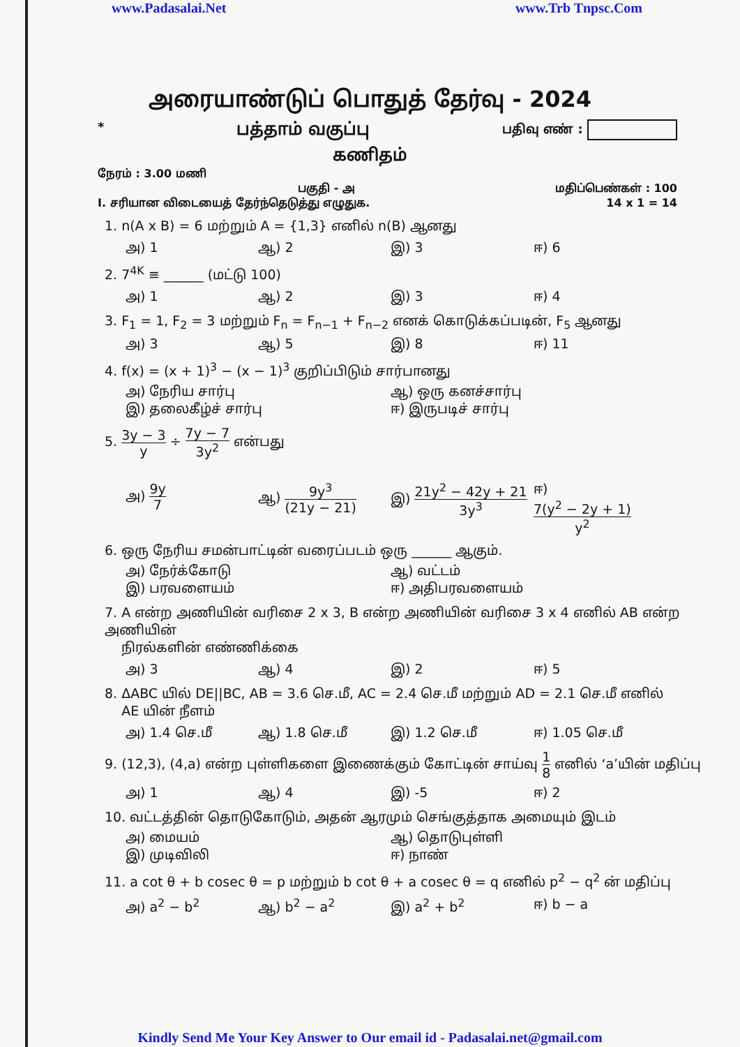www.Padasalai.Net www.Trb Tnpsc.Com
அரையாண்டுப் பொதுத் தேர்வு - 2024
* பத்தாம் வகுப்பு பதிவு எண் :
கணிதம்
நேரம் : 3.00 மணி
பகுதி - அ மதிப்பெண்கள் : 100
I. சரியான விடையைத் தேர்ந்தெடுத்து எழுதுக. 14 x 1 = 14
1. n(A x B) = 6 மற்றும் A = {1,3} எனில் n(B) ஆனது
அ) 1 ஆ) 2 இ) 3 ஈ) 6
2. 7<sup>4K</sup> ≡ ______ (மட்டு 100)
அ) 1 ஆ) 2 இ) 3 ஈ) 4
3. F<sub>1</sub> = 1, F<sub>2</sub> = 3 மற்றும் F<sub>n</sub> = F<sub>n−1</sub> + F<sub>n−2</sub> எனக் கொடுக்கப்படின், F<sub>5</sub> ஆனது
அ) 3 ஆ) 5 இ) 8 ஈ) 11
4. f(x) = (x + 1)<sup>3</sup> − (x − 1)<sup>3</sup> குறிப்பிடும் சார்பானது
அ) நேரிய சார்பு ஆ) ஒரு கனச்சார்பு இ) தலைகீழ்ச் சார்பு ஈ) இருபடிச் சார்பு
5. 3y − 3 y ÷ 7y − 7 3y<sup>2</sup> என்பது
அ) 9y 7 ஆ) 9y<sup>3</sup> (21y − 21) இ) 21y<sup>2</sup> − 42y + 21 3y<sup>3</sup> ஈ) 7(y<sup>2</sup> − 2y + 1) y<sup>2</sup>
6. ஒரு நேரிய சமன்பாட்டின் வரைப்படம் ஒரு ______ ஆகும்.
அ) நேர்க்கோடு ஆ) வட்டம் இ) பரவளையம் ஈ) அதிபரவளையம்
7. A என்ற அணியின் வரிசை 2 x 3, B என்ற அணியின் வரிசை 3 x 4 எனில் AB என்ற அணியின்
நிரல்களின் எண்ணிக்கை
அ) 3 ஆ) 4 இ) 2 ஈ) 5
8. ΔABC யில் DE||BC, AB = 3.6 செ.மீ, AC = 2.4 செ.மீ மற்றும் AD = 2.1 செ.மீ எனில்
AE யின் நீளம்
அ) 1.4 செ.மீ ஆ) 1.8 செ.மீ இ) 1.2 செ.மீ ஈ) 1.05 செ.மீ
9. (12,3), (4,a) என்ற புள்ளிகளை இணைக்கும் கோட்டின் சாய்வு 1 8 எனில் ‘a’யின் மதிப்பு
அ) 1 ஆ) 4 இ) -5 ஈ) 2
10. வட்டத்தின் தொடுகோடும், அதன் ஆரமும் செங்குத்தாக அமையும் இடம்
அ) மையம் ஆ) தொடுபுள்ளி இ) முடிவிலி ஈ) நாண்
11. a cot θ + b cosec θ = p மற்றும் b cot θ + a cosec θ = q எனில் p<sup>2</sup> − q<sup>2</sup> ன் மதிப்பு
அ) a<sup>2</sup> − b<sup>2</sup> ஆ) b<sup>2</sup> − a<sup>2</sup> இ) a<sup>2</sup> + b<sup>2</sup> ஈ) b − a
Kindly Send Me Your Key Answer to Our email id - Padasalai.net@gmail.com